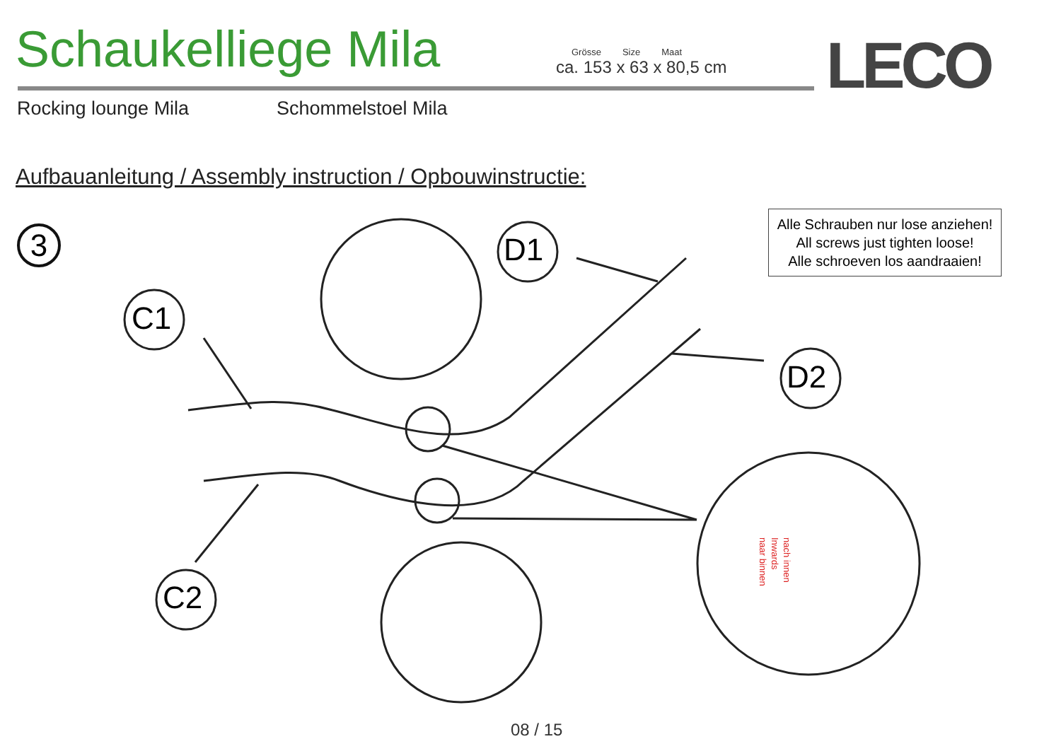Schaukelliege Mila
Grösse Size Maat
ca. 153 x 63 x 80,5 cm
LECO
Rocking lounge Mila Schommelstoel Mila
Aufbauanleitung / Assembly instruction / Opbouwinstructie:
Alle Schrauben nur lose anziehen!
All screws just tighten loose!
Alle schroeven los aandraaien!
3
C1
C2
D1
D2
nach innen
Inwards
naar binnen
08 / 15